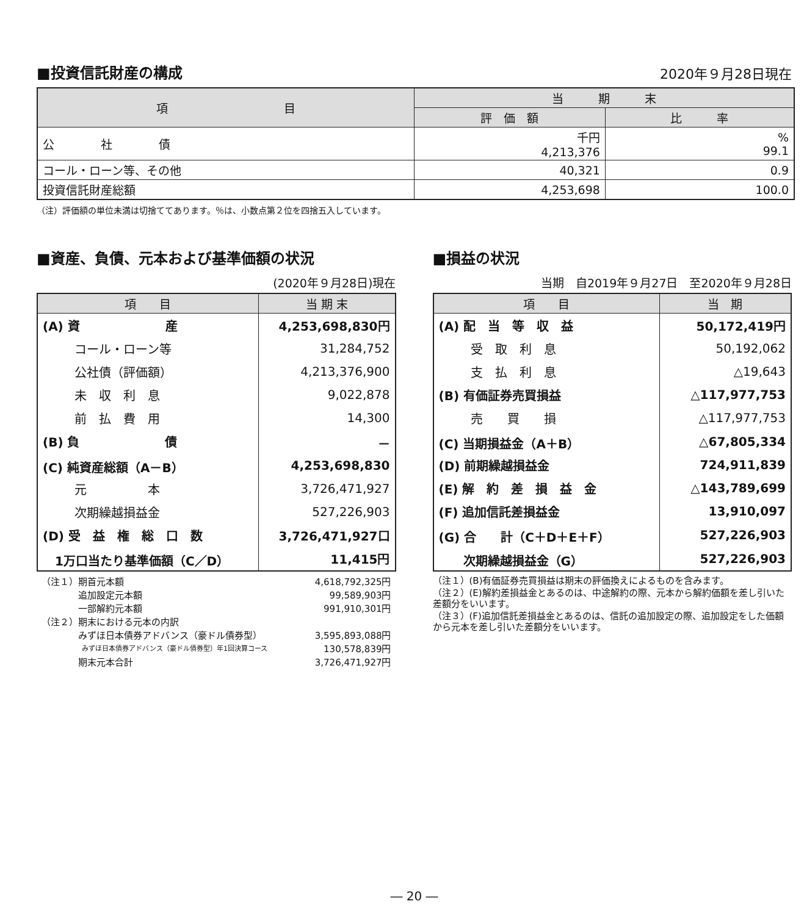■投資信託財産の構成
2020年９月28日現在
| 項 目 | 当 期 末 | |
| --- | --- | --- |
| | 評 価 額 | 比 率 |
| 公 社 債 | 千円 4,213,376 | % 99.1 |
| コール・ローン等、その他 | 40,321 | 0.9 |
| 投資信託財産総額 | 4,253,698 | 100.0 |
（注）評価額の単位未満は切捨ててあります。％は、小数点第２位を四捨五入しています。
■資産、負債、元本および基準価額の状況
(2020年９月28日)現在
| 項 目 | 当 期 末 |
| --- | --- |
| (A) 資 産 | 4,253,698,830円 |
| コール・ローン等 | 31,284,752 |
| 公社債（評価額） | 4,213,376,900 |
| 未 収 利 息 | 9,022,878 |
| 前 払 費 用 | 14,300 |
| (B) 負 債 | － |
| (C) 純資産総額（A－B） | 4,253,698,830 |
| 元 本 | 3,726,471,927 |
| 次期繰越損益金 | 527,226,903 |
| (D) 受 益 権 総 口 数 | 3,726,471,927口 |
| 1万口当たり基準価額（C／D） | 11,415円 |
| （注１）期首元本額 | 4,618,792,325円 |
| 追加設定元本額 | 99,589,903円 |
| 一部解約元本額 | 991,910,301円 |
| （注２）期末における元本の内訳 | |
| みずほ日本債券アドバンス（豪ドル債券型） | 3,595,893,088円 |
| みずほ日本債券アドバンス（豪ドル債券型）年1回決算コース | 130,578,839円 |
| 期末元本合計 | 3,726,471,927円 |
■損益の状況
当期　自2019年９月27日　至2020年９月28日
| 項 目 | 当 期 |
| --- | --- |
| (A) 配 当 等 収 益 | 50,172,419円 |
| 受 取 利 息 | 50,192,062 |
| 支 払 利 息 | △19,643 |
| (B) 有価証券売買損益 | △117,977,753 |
| 売 買 損 | △117,977,753 |
| (C) 当期損益金（A＋B） | △67,805,334 |
| (D) 前期繰越損益金 | 724,911,839 |
| (E) 解 約 差 損 益 金 | △143,789,699 |
| (F) 追加信託差損益金 | 13,910,097 |
| (G) 合 計（C＋D＋E＋F） | 527,226,903 |
| 次期繰越損益金（G） | 527,226,903 |
（注１）(B)有価証券売買損益は期末の評価換えによるものを含みます。
（注２）(E)解約差損益金とあるのは、中途解約の際、元本から解約価額を差し引いた差額分をいいます。
（注３）(F)追加信託差損益金とあるのは、信託の追加設定の際、追加設定をした価額から元本を差し引いた差額分をいいます。
― 20 ―